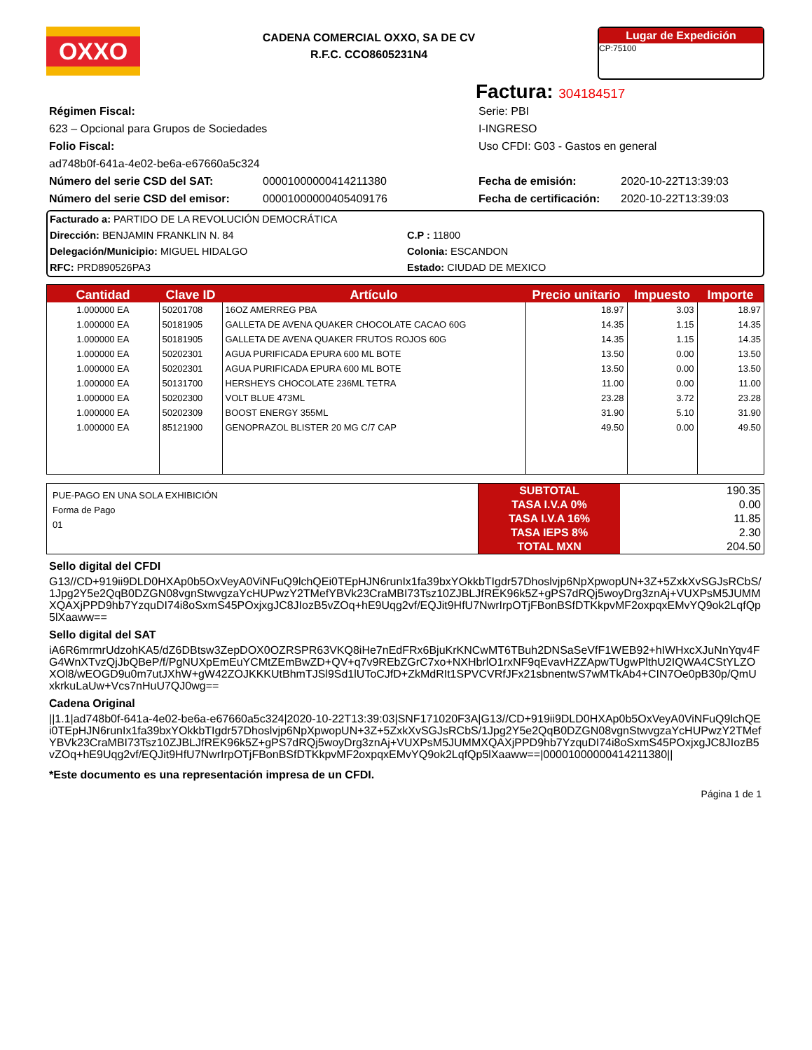OXXO
CADENA COMERCIAL OXXO, SA DE CV
R.F.C. CCO8605231N4
Lugar de Expedición
CP:75100
Factura: 304184517
Régimen Fiscal:
623 – Opcional para Grupos de Sociedades
Folio Fiscal:
ad748b0f-641a-4e02-be6a-e67660a5c324
Serie: PBI
I-INGRESO
Uso CFDI: G03 - Gastos en general
Número del serie CSD del SAT: 00001000000414211380
Número del serie CSD del emisor: 00001000000405409176
Fecha de emisión: 2020-10-22T13:39:03
Fecha de certificación: 2020-10-22T13:39:03
Facturado a: PARTIDO DE LA REVOLUCIÓN DEMOCRÁTICA
Dirección: BENJAMIN FRANKLIN N. 84
Delegación/Municipio: MIGUEL HIDALGO
RFC: PRD890526PA3
C.P : 11800
Colonia: ESCANDON
Estado: CIUDAD DE MEXICO
| Cantidad | Clave ID | Artículo | Precio unitario | Impuesto | Importe |
| --- | --- | --- | --- | --- | --- |
| 1.000000 EA | 50201708 | 16OZ AMERREG PBA | 18.97 | 3.03 | 18.97 |
| 1.000000 EA | 50181905 | GALLETA DE AVENA QUAKER CHOCOLATE CACAO 60G | 14.35 | 1.15 | 14.35 |
| 1.000000 EA | 50181905 | GALLETA DE AVENA QUAKER FRUTOS ROJOS 60G | 14.35 | 1.15 | 14.35 |
| 1.000000 EA | 50202301 | AGUA PURIFICADA EPURA 600 ML BOTE | 13.50 | 0.00 | 13.50 |
| 1.000000 EA | 50202301 | AGUA PURIFICADA EPURA 600 ML BOTE | 13.50 | 0.00 | 13.50 |
| 1.000000 EA | 50131700 | HERSHEYS CHOCOLATE 236ML TETRA | 11.00 | 0.00 | 11.00 |
| 1.000000 EA | 50202300 | VOLT BLUE 473ML | 23.28 | 3.72 | 23.28 |
| 1.000000 EA | 50202309 | BOOST ENERGY 355ML | 31.90 | 5.10 | 31.90 |
| 1.000000 EA | 85121900 | GENOPRAZOL BLISTER 20 MG C/7 CAP | 49.50 | 0.00 | 49.50 |
| PUE-PAGO EN UNA SOLA EXHIBICIÓN Forma de Pago 01 | SUBTOTAL | 190.35 |
| | TASA I.V.A 0% | 0.00 |
| | TASA I.V.A 16% | 11.85 |
| | TASA IEPS 8% | 2.30 |
| | TOTAL MXN | 204.50 |
Sello digital del CFDI
G13//CD+919ii9DLD0HXAp0b5OxVeyA0ViNFuQ9lchQEi0TEpHJN6runIx1fa39bxYOkkbTIgdr57Dhoslvjp6NpXpwopUN+3Z+5ZxkXvSGJsRCbS/1Jpg2Y5e2QqB0DZGN08vgnStwvgzaYcHUPwzY2TMefYBVk23CraMBI73Tsz10ZJBLJfREK96k5Z+gPS7dRQj5woyDrg3znAj+VUXPsM5JUMMXQAXjPPD9hb7YzquDI74i8oSxmS45POxjxgJC8JIozB5vZOq+hE9Uqg2vf/EQJit9HfU7NwrIrpOTjFBonBSfDTKkpvMF2oxpqxEMvYQ9ok2LqfQp5lXaaww==
Sello digital del SAT
iA6R6mrmrUdzohKA5/dZ6DBtsw3ZepDOX0OZRSPR63VKQ8iHe7nEdFRx6BjuKrKNCwMT6TBuh2DNSaSeVfF1WEB92+hIWHxcXJuNnYqv4FG4WnXTvzQjJbQBeP/f/PgNUXpEmEuYCMtZEmBwZD+QV+q7v9REbZGrC7xo+NXHbrlO1rxNF9qEvavHZZApwTUgwPlthU2IQWA4CStYLZOXOl8/wEOGD9u0m7utJXhW+gW42ZOJKKKUtBhmTJSl9Sd1lUToCJfD+ZkMdRIt1SPVCVRfJFx21sbnentwS7wMTkAb4+CIN7Oe0pB30p/QmUxkrkuLaUw+Vcs7nHuU7QJ0wg==
Cadena Original
||1.1|ad748b0f-641a-4e02-be6a-e67660a5c324|2020-10-22T13:39:03|SNF171020F3A|G13//CD+919ii9DLD0HXAp0b5OxVeyA0ViNFuQ9lchQEi0TEpHJN6runIx1fa39bxYOkkbTIgdr57Dhoslvjp6NpXpwopUN+3Z+5ZxkXvSGJsRCbS/1Jpg2Y5e2QqB0DZGN08vgnStwvgzaYcHUPwzY2TMefYBVk23CraMBI73Tsz10ZJBLJfREK96k5Z+gPS7dRQj5woyDrg3znAj+VUXPsM5JUMMXQAXjPPD9hb7YzquDI74i8oSxmS45POxjxgJC8JIozB5vZOq+hE9Uqg2vf/EQJit9HfU7NwrIrpOTjFBonBSfDTKkpvMF2oxpqxEMvYQ9ok2LqfQp5lXaaww==|00001000000414211380||
*Este documento es una representación impresa de un CFDI.
Página 1 de 1